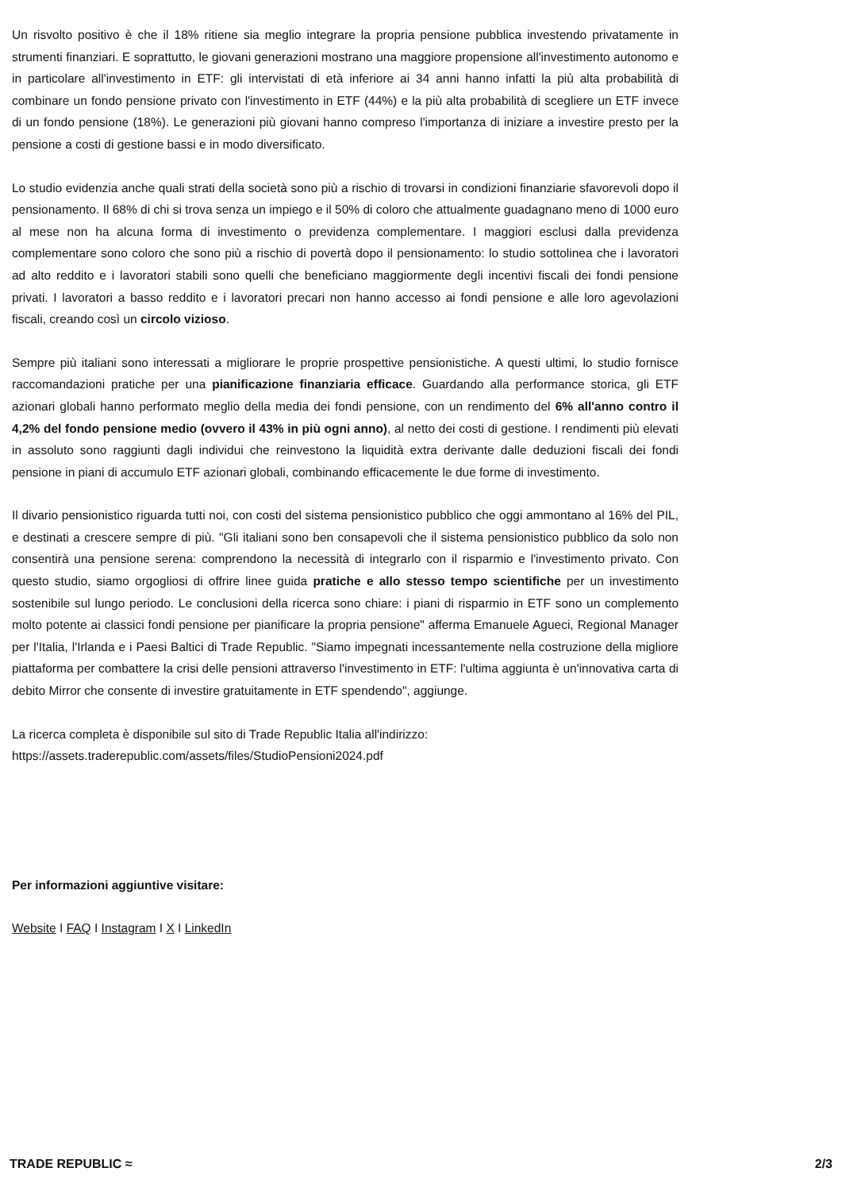Un risvolto positivo è che il 18% ritiene sia meglio integrare la propria pensione pubblica investendo privatamente in strumenti finanziari. E soprattutto, le giovani generazioni mostrano una maggiore propensione all'investimento autonomo e in particolare all'investimento in ETF: gli intervistati di età inferiore ai 34 anni hanno infatti la più alta probabilità di combinare un fondo pensione privato con l'investimento in ETF (44%) e la più alta probabilità di scegliere un ETF invece di un fondo pensione (18%). Le generazioni più giovani hanno compreso l'importanza di iniziare a investire presto per la pensione a costi di gestione bassi e in modo diversificato.
Lo studio evidenzia anche quali strati della società sono più a rischio di trovarsi in condizioni finanziarie sfavorevoli dopo il pensionamento. Il 68% di chi si trova senza un impiego e il 50% di coloro che attualmente guadagnano meno di 1000 euro al mese non ha alcuna forma di investimento o previdenza complementare. I maggiori esclusi dalla previdenza complementare sono coloro che sono più a rischio di povertà dopo il pensionamento: lo studio sottolinea che i lavoratori ad alto reddito e i lavoratori stabili sono quelli che beneficiano maggiormente degli incentivi fiscali dei fondi pensione privati. I lavoratori a basso reddito e i lavoratori precari non hanno accesso ai fondi pensione e alle loro agevolazioni fiscali, creando così un circolo vizioso.
Sempre più italiani sono interessati a migliorare le proprie prospettive pensionistiche. A questi ultimi, lo studio fornisce raccomandazioni pratiche per una pianificazione finanziaria efficace. Guardando alla performance storica, gli ETF azionari globali hanno performato meglio della media dei fondi pensione, con un rendimento del 6% all'anno contro il 4,2% del fondo pensione medio (ovvero il 43% in più ogni anno), al netto dei costi di gestione. I rendimenti più elevati in assoluto sono raggiunti dagli individui che reinvestono la liquidità extra derivante dalle deduzioni fiscali dei fondi pensione in piani di accumulo ETF azionari globali, combinando efficacemente le due forme di investimento.
Il divario pensionistico riguarda tutti noi, con costi del sistema pensionistico pubblico che oggi ammontano al 16% del PIL, e destinati a crescere sempre di più. "Gli italiani sono ben consapevoli che il sistema pensionistico pubblico da solo non consentirà una pensione serena: comprendono la necessità di integrarlo con il risparmio e l'investimento privato. Con questo studio, siamo orgogliosi di offrire linee guida pratiche e allo stesso tempo scientifiche per un investimento sostenibile sul lungo periodo. Le conclusioni della ricerca sono chiare: i piani di risparmio in ETF sono un complemento molto potente ai classici fondi pensione per pianificare la propria pensione" afferma Emanuele Agueci, Regional Manager per l'Italia, l'Irlanda e i Paesi Baltici di Trade Republic. "Siamo impegnati incessantemente nella costruzione della migliore piattaforma per combattere la crisi delle pensioni attraverso l'investimento in ETF: l'ultima aggiunta è un'innovativa carta di debito Mirror che consente di investire gratuitamente in ETF spendendo", aggiunge.
La ricerca completa è disponibile sul sito di Trade Republic Italia all'indirizzo:
https://assets.traderepublic.com/assets/files/StudioPensioni2024.pdf
Per informazioni aggiuntive visitare:
Website I FAQ I Instagram I X I LinkedIn
TRADE REPUBLIC ≈ 2/3